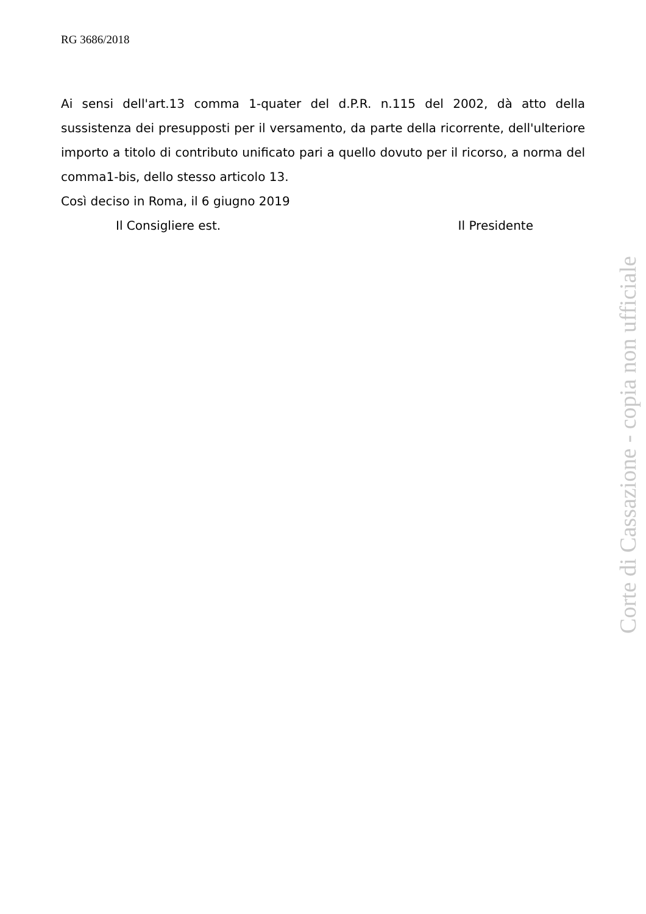RG 3686/2018
Ai sensi dell'art.13 comma 1-quater del d.P.R. n.115 del 2002, dà atto della sussistenza dei presupposti per il versamento, da parte della ricorrente, dell'ulteriore importo a titolo di contributo unificato pari a quello dovuto per il ricorso, a norma del comma1-bis, dello stesso articolo 13.
Così deciso in Roma, il 6 giugno 2019
Il Consigliere est. Il Presidente
Corte di Cassazione - copia non ufficiale